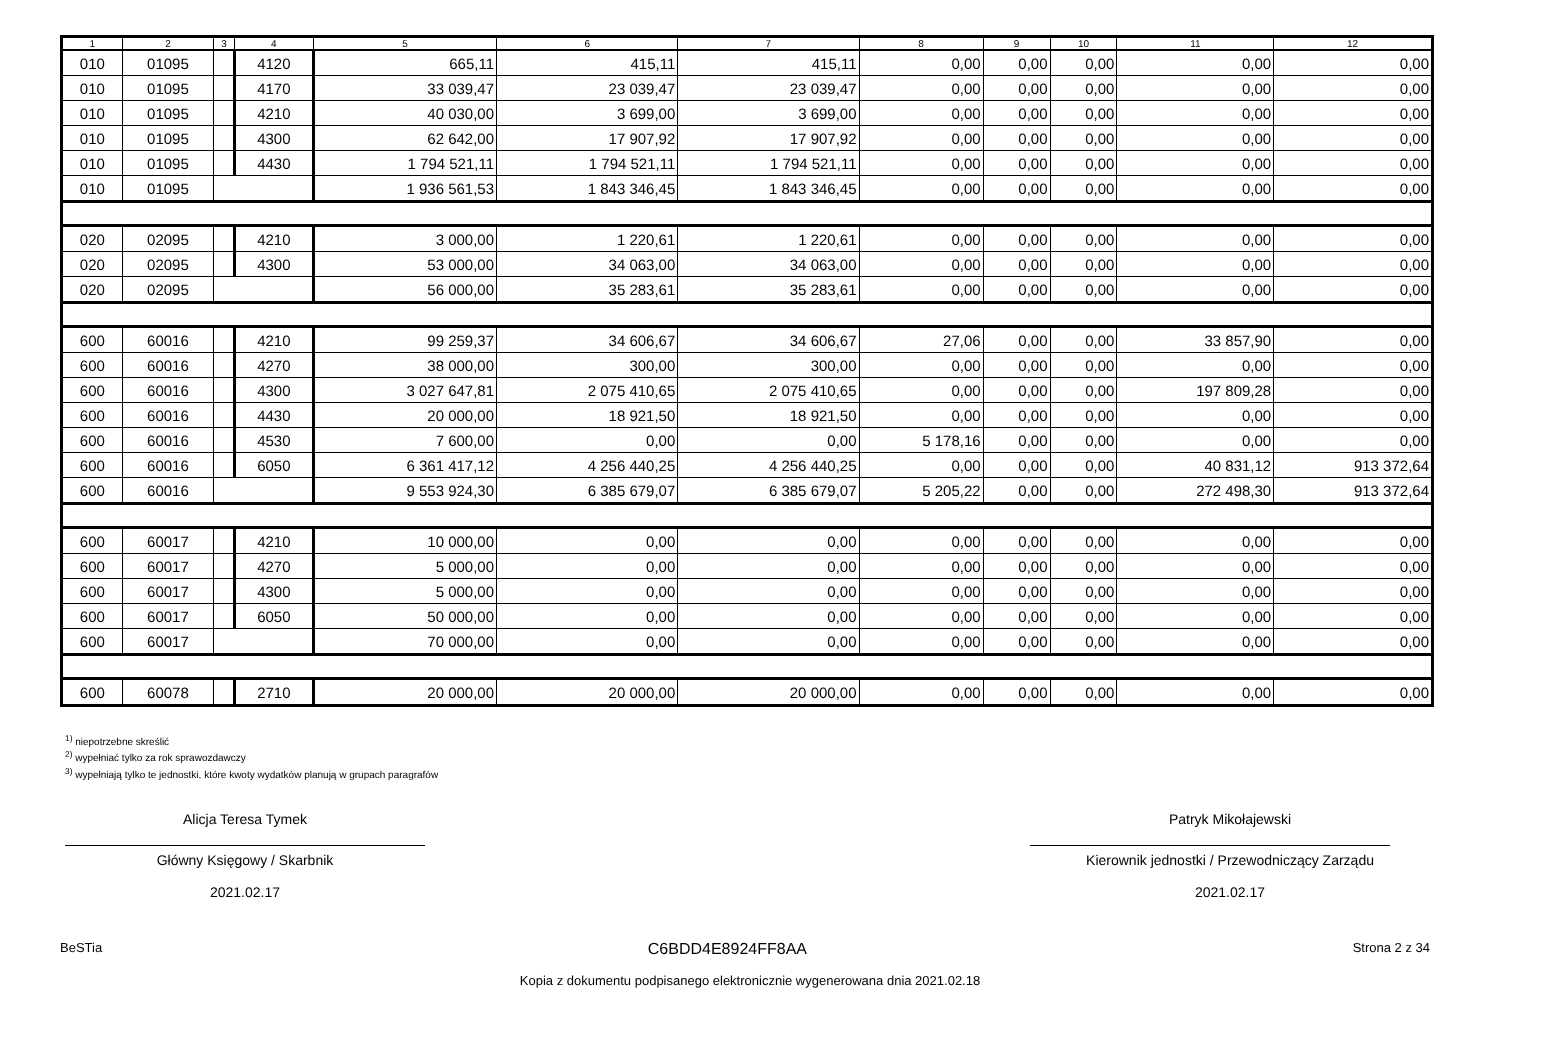| 1 | 2 | 3 | 4 | 5 | 6 | 7 | 8 | 9 | 10 | 11 | 12 |
| --- | --- | --- | --- | --- | --- | --- | --- | --- | --- | --- | --- |
| 010 | 01095 | | 4120 | 665,11 | 415,11 | 415,11 | 0,00 | 0,00 | 0,00 | 0,00 | 0,00 |
| 010 | 01095 | | 4170 | 33 039,47 | 23 039,47 | 23 039,47 | 0,00 | 0,00 | 0,00 | 0,00 | 0,00 |
| 010 | 01095 | | 4210 | 40 030,00 | 3 699,00 | 3 699,00 | 0,00 | 0,00 | 0,00 | 0,00 | 0,00 |
| 010 | 01095 | | 4300 | 62 642,00 | 17 907,92 | 17 907,92 | 0,00 | 0,00 | 0,00 | 0,00 | 0,00 |
| 010 | 01095 | | 4430 | 1 794 521,11 | 1 794 521,11 | 1 794 521,11 | 0,00 | 0,00 | 0,00 | 0,00 | 0,00 |
| 010 | 01095 | | | 1 936 561,53 | 1 843 346,45 | 1 843 346,45 | 0,00 | 0,00 | 0,00 | 0,00 | 0,00 |
| 020 | 02095 | | 4210 | 3 000,00 | 1 220,61 | 1 220,61 | 0,00 | 0,00 | 0,00 | 0,00 | 0,00 |
| 020 | 02095 | | 4300 | 53 000,00 | 34 063,00 | 34 063,00 | 0,00 | 0,00 | 0,00 | 0,00 | 0,00 |
| 020 | 02095 | | | 56 000,00 | 35 283,61 | 35 283,61 | 0,00 | 0,00 | 0,00 | 0,00 | 0,00 |
| 600 | 60016 | | 4210 | 99 259,37 | 34 606,67 | 34 606,67 | 27,06 | 0,00 | 0,00 | 33 857,90 | 0,00 |
| 600 | 60016 | | 4270 | 38 000,00 | 300,00 | 300,00 | 0,00 | 0,00 | 0,00 | 0,00 | 0,00 |
| 600 | 60016 | | 4300 | 3 027 647,81 | 2 075 410,65 | 2 075 410,65 | 0,00 | 0,00 | 0,00 | 197 809,28 | 0,00 |
| 600 | 60016 | | 4430 | 20 000,00 | 18 921,50 | 18 921,50 | 0,00 | 0,00 | 0,00 | 0,00 | 0,00 |
| 600 | 60016 | | 4530 | 7 600,00 | 0,00 | 0,00 | 5 178,16 | 0,00 | 0,00 | 0,00 | 0,00 |
| 600 | 60016 | | 6050 | 6 361 417,12 | 4 256 440,25 | 4 256 440,25 | 0,00 | 0,00 | 0,00 | 40 831,12 | 913 372,64 |
| 600 | 60016 | | | 9 553 924,30 | 6 385 679,07 | 6 385 679,07 | 5 205,22 | 0,00 | 0,00 | 272 498,30 | 913 372,64 |
| 600 | 60017 | | 4210 | 10 000,00 | 0,00 | 0,00 | 0,00 | 0,00 | 0,00 | 0,00 | 0,00 |
| 600 | 60017 | | 4270 | 5 000,00 | 0,00 | 0,00 | 0,00 | 0,00 | 0,00 | 0,00 | 0,00 |
| 600 | 60017 | | 4300 | 5 000,00 | 0,00 | 0,00 | 0,00 | 0,00 | 0,00 | 0,00 | 0,00 |
| 600 | 60017 | | 6050 | 50 000,00 | 0,00 | 0,00 | 0,00 | 0,00 | 0,00 | 0,00 | 0,00 |
| 600 | 60017 | | | 70 000,00 | 0,00 | 0,00 | 0,00 | 0,00 | 0,00 | 0,00 | 0,00 |
| 600 | 60078 | | 2710 | 20 000,00 | 20 000,00 | 20 000,00 | 0,00 | 0,00 | 0,00 | 0,00 | 0,00 |
<sup>1)</sup> niepotrzebne skreślić
<sup>2)</sup> wypełniać tylko za rok sprawozdawczy
<sup>3)</sup> wypełniają tylko te jednostki, które kwoty wydatków planują w grupach paragrafów
Alicja Teresa Tymek
Główny Księgowy / Skarbnik
2021.02.17
Patryk Mikołajewski
Kierownik jednostki / Przewodniczący Zarządu
2021.02.17
BeSTia C6BDD4E8924FF8AA Strona 2 z 34
Kopia z dokumentu podpisanego elektronicznie wygenerowana dnia 2021.02.18